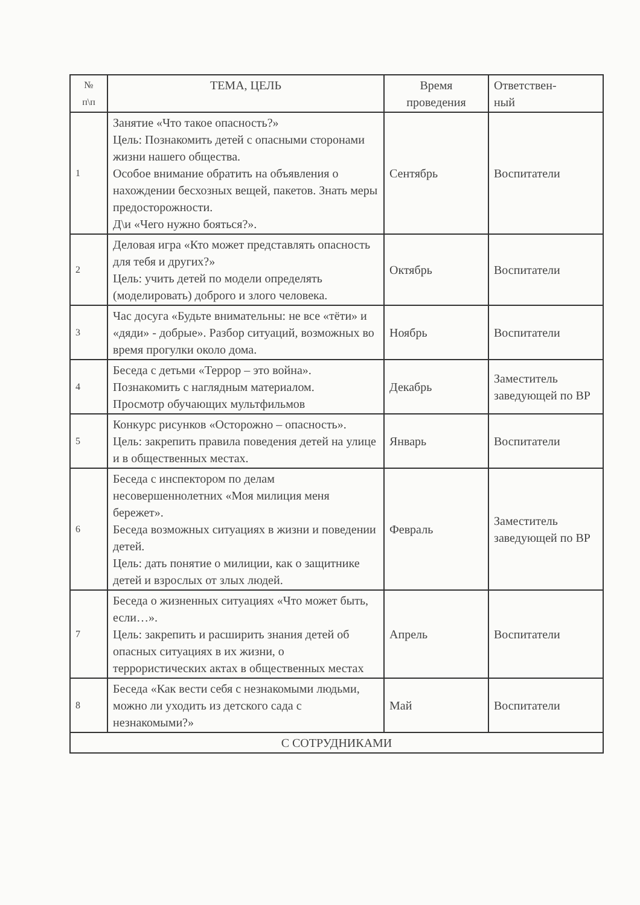| № п\п | ТЕМА, ЦЕЛЬ | Время проведения | Ответствен- ный |
| --- | --- | --- | --- |
| 1 | Занятие «Что такое опасность?» Цель: Познакомить детей с опасными сторонами жизни нашего общества. Особое внимание обратить на объявления о нахождении бесхозных вещей, пакетов. Знать меры предосторожности. Д\и «Чего нужно бояться?». | Сентябрь | Воспитатели |
| 2 | Деловая игра «Кто может представлять опасность для тебя и других?» Цель: учить детей по модели определять (моделировать) доброго и злого человека. | Октябрь | Воспитатели |
| 3 | Час досуга «Будьте внимательны: не все «тёти» и «дяди» - добрые». Разбор ситуаций, возможных во время прогулки около дома. | Ноябрь | Воспитатели |
| 4 | Беседа с детьми «Террор – это война». Познакомить с наглядным материалом. Просмотр обучающих мультфильмов | Декабрь | Заместитель заведующей по ВР |
| 5 | Конкурс рисунков «Осторожно – опасность». Цель: закрепить правила поведения детей на улице и в общественных местах. | Январь | Воспитатели |
| 6 | Беседа с инспектором по делам несовершеннолетних «Моя милиция меня бережет». Беседа возможных ситуациях в жизни и поведении детей. Цель: дать понятие о милиции, как о защитнике детей и взрослых от злых людей. | Февраль | Заместитель заведующей по ВР |
| 7 | Беседа о жизненных ситуациях «Что может быть, если…». Цель: закрепить и расширить знания детей об опасных ситуациях в их жизни, о террористических актах в общественных местах | Апрель | Воспитатели |
| 8 | Беседа «Как вести себя с незнакомыми людьми, можно ли уходить из детского сада с незнакомыми?» | Май | Воспитатели |
| С СОТРУДНИКАМИ | | | |